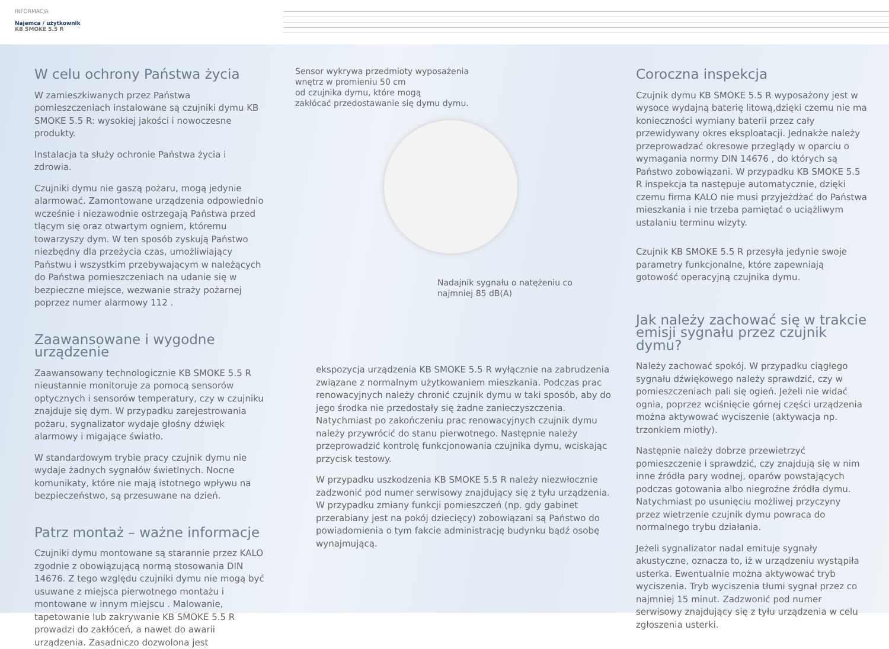INFORMACJA
Najemca / użytkownik
KB SMOKE 5.5 R
W celu ochrony Państwa życia
W zamieszkiwanych przez Państwa pomieszczeniach instalowane są czujniki dymu KB SMOKE 5.5 R: wysokiej jakości i nowoczesne produkty.
Instalacja ta służy ochronie Państwa życia i zdrowia.
Czujniki dymu nie gaszą pożaru, mogą jedynie alarmować. Zamontowane urządzenia odpowiednio wcześnie i niezawodnie ostrzegają Państwa przed tlącym się oraz otwartym ogniem, któremu towarzyszy dym. W ten sposób zyskują Państwo niezbędny dla przeżycia czas, umożliwiający Państwu i wszystkim przebywającym w należących do Państwa pomieszczeniach na udanie się w bezpieczne miejsce, wezwanie straży pożarnej poprzez numer alarmowy 112 .
Zaawansowane i wygodne urządzenie
Zaawansowany technologicznie KB SMOKE 5.5 R nieustannie monitoruje za pomocą sensorów optycznych i sensorów temperatury, czy w czujniku znajduje się dym. W przypadku zarejestrowania pożaru, sygnalizator wydaje głośny dźwięk alarmowy i migające światło.
W standardowym trybie pracy czujnik dymu nie wydaje żadnych sygnałów świetlnych. Nocne komunikaty, które nie mają istotnego wpływu na bezpieczeństwo, są przesuwane na dzień.
Patrz montaż – ważne informacje
Czujniki dymu montowane są starannie przez KALO zgodnie z obowiązującą normą stosowania DIN 14676. Z tego względu czujniki dymu nie mogą być usuwane z miejsca pierwotnego montażu i montowane w innym miejscu . Malowanie, tapetowanie lub zakrywanie KB SMOKE 5.5 R prowadzi do zakłóceń, a nawet do awarii urządzenia. Zasadniczo dozwolona jest
Sensor wykrywa przedmioty wyposażenia
wnętrz w promieniu 50 cm
od czujnika dymu, które mogą
zakłócać przedostawanie się dymu dymu.
Nadajnik sygnału o natężeniu co
najmniej 85 dB(A)
ekspozycja urządzenia KB SMOKE 5.5 R wyłącznie na zabrudzenia związane z normalnym użytkowaniem mieszkania. Podczas prac renowacyjnych należy chronić czujnik dymu w taki sposób, aby do jego środka nie przedostały się żadne zanieczyszczenia. Natychmiast po zakończeniu prac renowacyjnych czujnik dymu należy przywrócić do stanu pierwotnego. Następnie należy przeprowadzić kontrolę funkcjonowania czujnika dymu, wciskając przycisk testowy.
W przypadku uszkodzenia KB SMOKE 5.5 R należy niezwłocznie zadzwonić pod numer serwisowy znajdujący się z tyłu urządzenia. W przypadku zmiany funkcji pomieszczeń (np. gdy gabinet przerabiany jest na pokój dziecięcy) zobowiązani są Państwo do powiadomienia o tym fakcie administrację budynku bądź osobę wynajmującą.
Coroczna inspekcja
Czujnik dymu KB SMOKE 5.5 R wyposażony jest w wysoce wydajną baterię litową,dzięki czemu nie ma konieczności wymiany baterii przez cały przewidywany okres eksploatacji. Jednakże należy przeprowadzać okresowe przeglądy w oparciu o wymagania normy DIN 14676 , do których są Państwo zobowiązani. W przypadku KB SMOKE 5.5 R inspekcja ta następuje automatycznie, dzięki czemu firma KALO nie musi przyjeżdżać do Państwa mieszkania i nie trzeba pamiętać o uciążliwym ustalaniu terminu wizyty.
Czujnik KB SMOKE 5.5 R przesyła jedynie swoje parametry funkcjonalne, które zapewniają gotowość operacyjną czujnika dymu.
Jak należy zachować się w trakcie emisji sygnału przez czujnik dymu?
Należy zachować spokój. W przypadku ciągłego sygnału dźwiękowego należy sprawdzić, czy w pomieszczeniach pali się ogień. Jeżeli nie widać ognia, poprzez wciśnięcie górnej części urządzenia można aktywować wyciszenie (aktywacja np. trzonkiem miotły).
Następnie należy dobrze przewietrzyć pomieszczenie i sprawdzić, czy znajdują się w nim inne źródła pary wodnej, oparów powstających podczas gotowania albo niegroźne źródła dymu. Natychmiast po usunięciu możliwej przyczyny przez wietrzenie czujnik dymu powraca do normalnego trybu działania.
Jeżeli sygnalizator nadal emituje sygnały akustyczne, oznacza to, iż w urządzeniu wystąpiła usterka. Ewentualnie można aktywować tryb wyciszenia. Tryb wyciszenia tłumi sygnał przez co najmniej 15 minut. Zadzwonić pod numer serwisowy znajdujący się z tyłu urządzenia w celu zgłoszenia usterki.